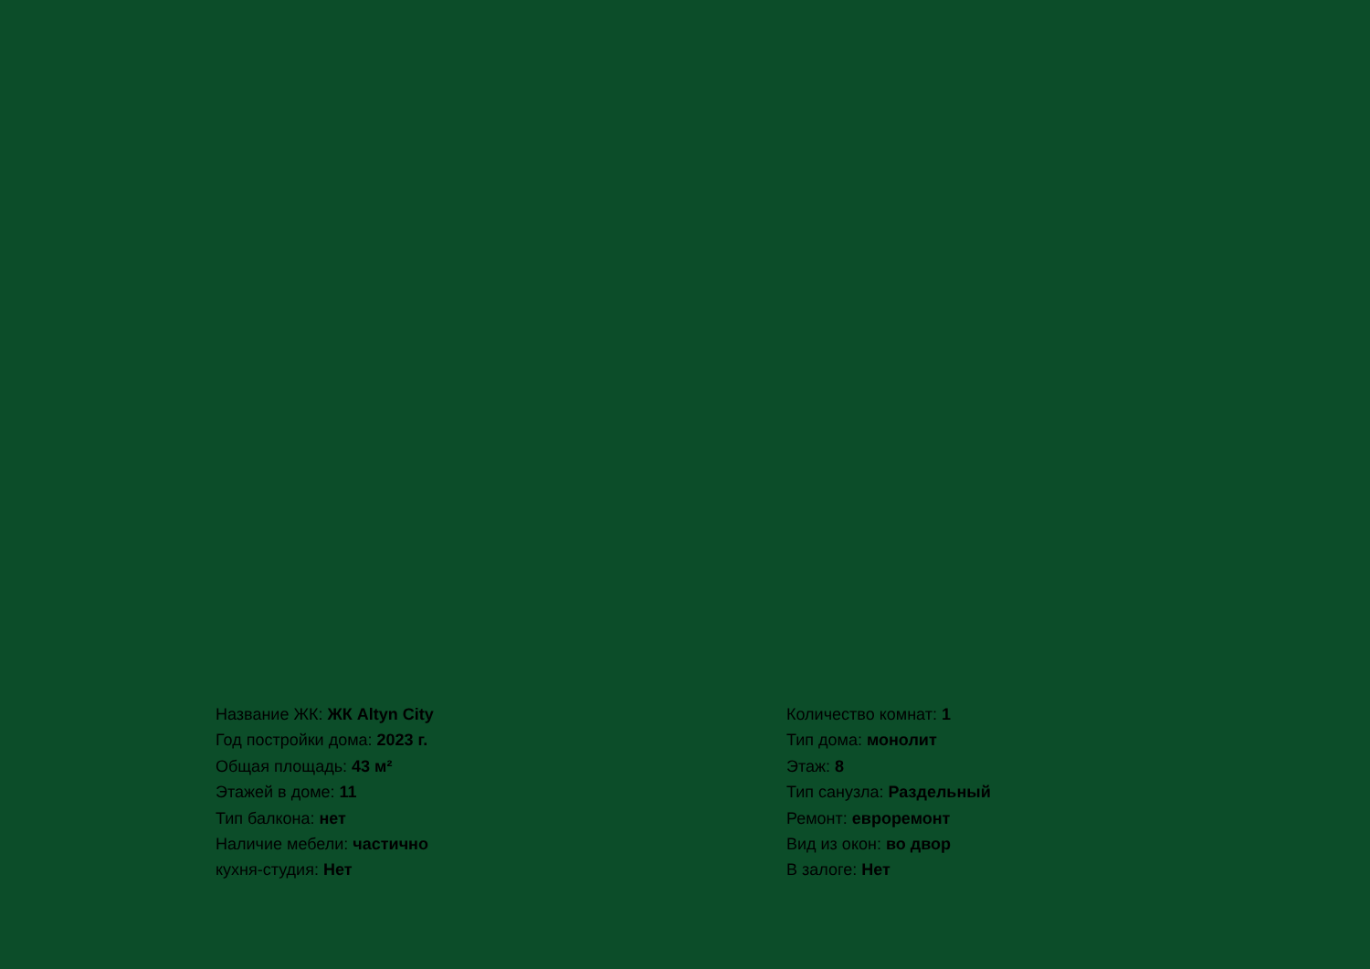Название ЖК: ЖК Altyn City
Год постройки дома: 2023 г.
Общая площадь: 43 м²
Этажей в доме: 11
Тип балкона: нет
Наличие мебели: частично
кухня-студия: Нет
Количество комнат: 1
Тип дома: монолит
Этаж: 8
Тип санузла: Раздельный
Ремонт: евроремонт
Вид из окон: во двор
В залоге: Нет